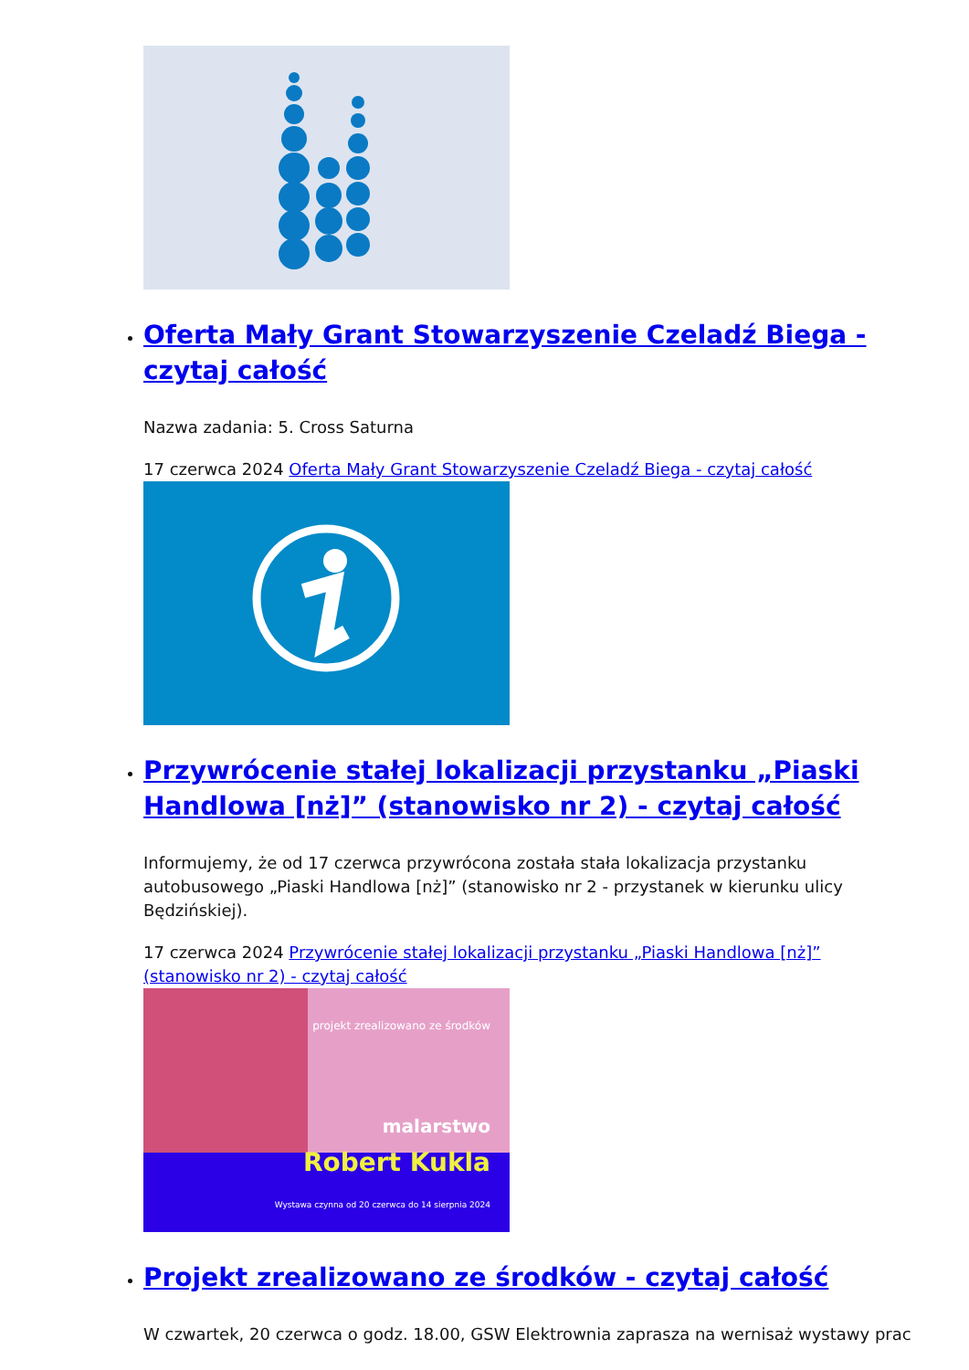Oferta Mały Grant Stowarzyszenie Czeladź Biega - czytaj całość
Nazwa zadania: 5. Cross Saturna
17 czerwca 2024 Oferta Mały Grant Stowarzyszenie Czeladź Biega - czytaj całość
Przywrócenie stałej lokalizacji przystanku „Piaski Handlowa [nż]” (stanowisko nr 2) - czytaj całość
Informujemy, że od 17 czerwca przywrócona została stała lokalizacja przystanku autobusowego „Piaski Handlowa [nż]” (stanowisko nr 2 - przystanek w kierunku ulicy Będzińskiej).
17 czerwca 2024 Przywrócenie stałej lokalizacji przystanku „Piaski Handlowa [nż]” (stanowisko nr 2) - czytaj całość
projekt zrealizowano ze środków
malarstwo
Robert Kukla
Wystawa czynna od 20 czerwca do 14 sierpnia 2024
Projekt zrealizowano ze środków - czytaj całość
W czwartek, 20 czerwca o godz. 18.00, GSW Elektrownia zaprasza na wernisaż wystawy prac